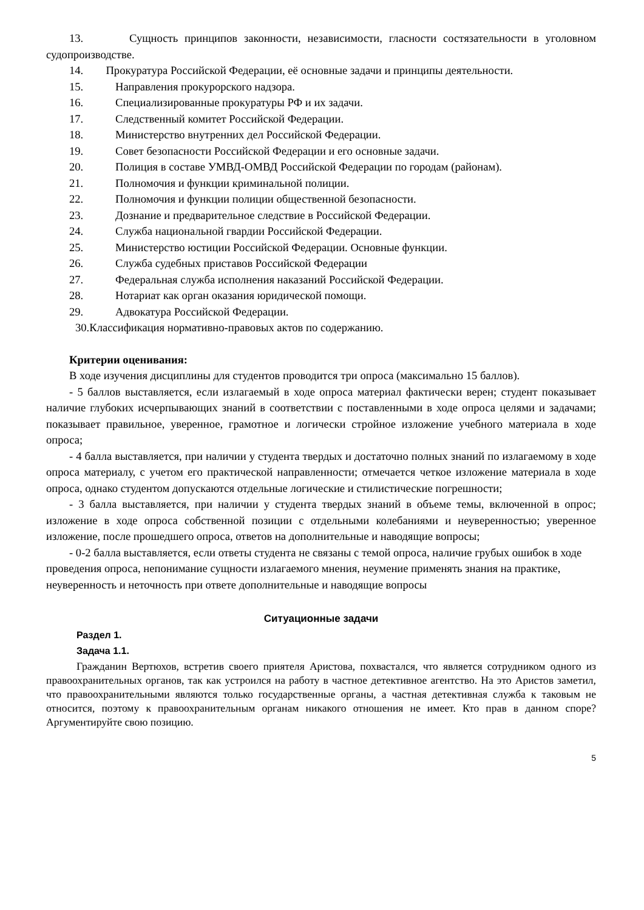13. Сущность принципов законности, независимости, гласности состязательности в уголовном судопроизводстве.
14. Прокуратура Российской Федерации, её основные задачи и принципы деятельности.
15. Направления прокурорского надзора.
16. Специализированные прокуратуры РФ и их задачи.
17. Следственный комитет Российской Федерации.
18. Министерство внутренних дел Российской Федерации.
19. Совет безопасности Российской Федерации и его основные задачи.
20. Полиция в составе УМВД-ОМВД Российской Федерации по городам (районам).
21. Полномочия и функции криминальной полиции.
22. Полномочия и функции полиции общественной безопасности.
23. Дознание и предварительное следствие в Российской Федерации.
24. Служба национальной гвардии Российской Федерации.
25. Министерство юстиции Российской Федерации. Основные функции.
26. Служба судебных приставов Российской Федерации
27. Федеральная служба исполнения наказаний Российской Федерации.
28. Нотариат как орган оказания юридической помощи.
29. Адвокатура Российской Федерации.
30.Классификация нормативно-правовых актов по содержанию.
Критерии оценивания:
В ходе изучения дисциплины для студентов проводится три опроса (максимально 15 баллов).
- 5 баллов выставляется, если излагаемый в ходе опроса материал фактически верен; студент показывает наличие глубоких исчерпывающих знаний в соответствии с поставленными в ходе опроса целями и задачами; показывает правильное, уверенное, грамотное и логически стройное изложение учебного материала в ходе опроса;
- 4 балла выставляется, при наличии у студента твердых и достаточно полных знаний по излагаемому в ходе опроса материалу, с учетом его практической направленности; отмечается четкое изложение материала в ходе опроса, однако студентом допускаются отдельные логические и стилистические погрешности;
- 3 балла выставляется, при наличии у студента твердых знаний в объеме темы, включенной в опрос; изложение в ходе опроса собственной позиции с отдельными колебаниями и неуверенностью; уверенное изложение, после прошедшего опроса, ответов на дополнительные и наводящие вопросы;
- 0-2 балла выставляется, если ответы студента не связаны с темой опроса, наличие грубых ошибок в ходе проведения опроса, непонимание сущности излагаемого мнения, неумение применять знания на практике, неуверенность и неточность при ответе дополнительные и наводящие вопросы
Ситуационные задачи
Раздел 1.
Задача 1.1.
Гражданин Вертюхов, встретив своего приятеля Аристова, похвастался, что является сотрудником одного из правоохранительных органов, так как устроился на работу в частное детективное агентство. На это Аристов заметил, что правоохранительными являются только государственные органы, а частная детективная служба к таковым не относится, поэтому к правоохранительным органам никакого отношения не имеет. Кто прав в данном споре? Аргументируйте свою позицию.
5